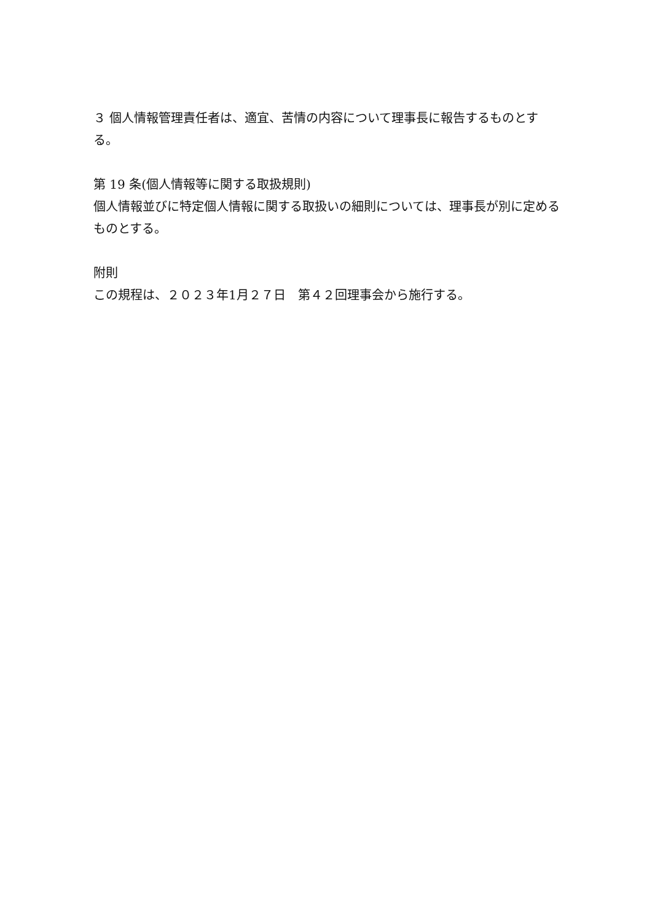３ 個人情報管理責任者は、適宜、苦情の内容について理事長に報告するものとする。
第 19 条(個人情報等に関する取扱規則)
個人情報並びに特定個人情報に関する取扱いの細則については、理事長が別に定めるものとする。
附則
この規程は、２０２３年1月２７日　第４２回理事会から施行する。